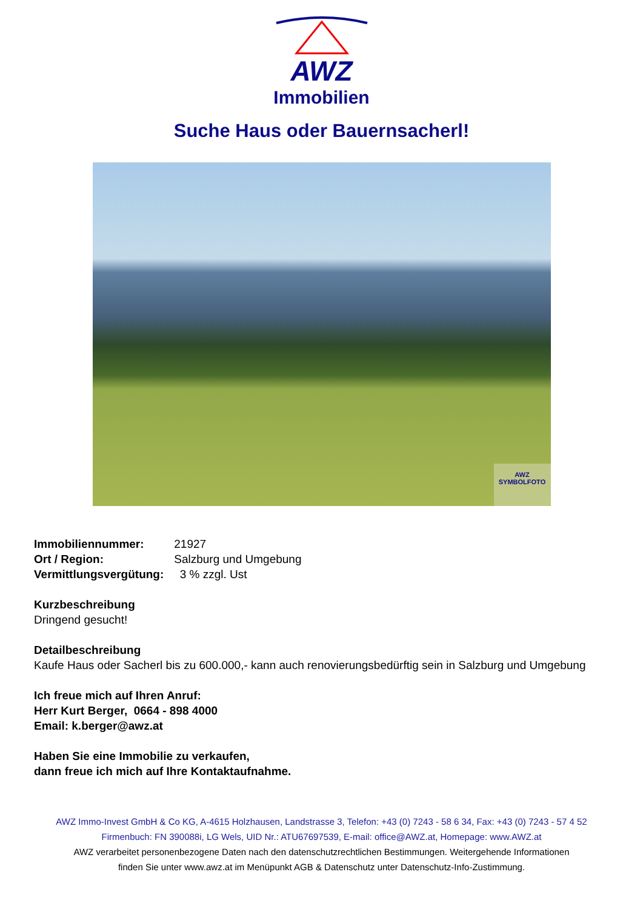AWZ
Immobilien
Suche Haus oder Bauernsacherl!
AWZ
SYMBOLFOTO
Immobiliennummer: 21927
Ort / Region: Salzburg und Umgebung
Vermittlungsvergütung: 3 % zzgl. Ust
Kurzbeschreibung
Dringend gesucht!
Detailbeschreibung
Kaufe Haus oder Sacherl bis zu 600.000,- kann auch renovierungsbedürftig sein in Salzburg und Umgebung
Ich freue mich auf Ihren Anruf:
Herr Kurt Berger, 0664 - 898 4000
Email: k.berger@awz.at
Haben Sie eine Immobilie zu verkaufen,
dann freue ich mich auf Ihre Kontaktaufnahme.
AWZ Immo-Invest GmbH & Co KG, A-4615 Holzhausen, Landstrasse 3, Telefon: +43 (0) 7243 - 58 6 34, Fax: +43 (0) 7243 - 57 4 52
Firmenbuch: FN 390088i, LG Wels, UID Nr.: ATU67697539, E-mail: office@AWZ.at, Homepage: www.AWZ.at
AWZ verarbeitet personenbezogene Daten nach den datenschutzrechtlichen Bestimmungen. Weitergehende Informationen
finden Sie unter www.awz.at im Menüpunkt AGB & Datenschutz unter Datenschutz-Info-Zustimmung.